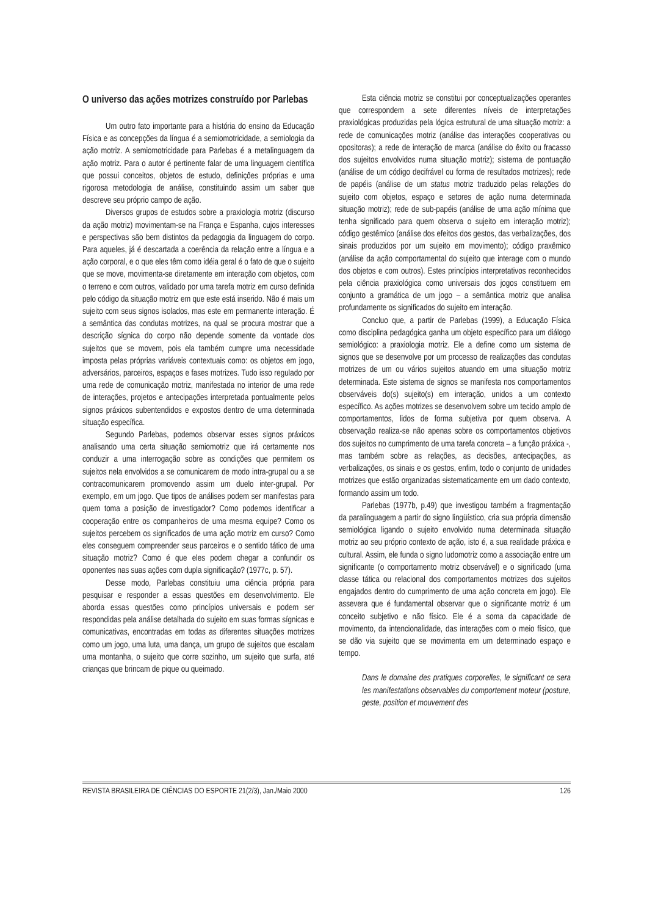O universo das ações motrizes construído por Parlebas
Um outro fato importante para a história do ensino da Educação Física e as concepções da língua é a semiomotricidade, a semiologia da ação motriz. A semiomotricidade para Parlebas é a metalinguagem da ação motriz. Para o autor é pertinente falar de uma linguagem científica que possui conceitos, objetos de estudo, definições próprias e uma rigorosa metodologia de análise, constituindo assim um saber que descreve seu próprio campo de ação.
Diversos grupos de estudos sobre a praxiologia motriz (discurso da ação motriz) movimentam-se na França e Espanha, cujos interesses e perspectivas são bem distintos da pedagogia da linguagem do corpo. Para aqueles, já é descartada a coerência da relação entre a língua e a ação corporal, e o que eles têm como idéia geral é o fato de que o sujeito que se move, movimenta-se diretamente em interação com objetos, com o terreno e com outros, validado por uma tarefa motriz em curso definida pelo código da situação motriz em que este está inserido. Não é mais um sujeito com seus signos isolados, mas este em permanente interação. É a semântica das condutas motrizes, na qual se procura mostrar que a descrição sígnica do corpo não depende somente da vontade dos sujeitos que se movem, pois ela também cumpre uma necessidade imposta pelas próprias variáveis contextuais como: os objetos em jogo, adversários, parceiros, espaços e fases motrizes. Tudo isso regulado por uma rede de comunicação motriz, manifestada no interior de uma rede de interações, projetos e antecipações interpretada pontualmente pelos signos práxicos subentendidos e expostos dentro de uma determinada situação específica.
Segundo Parlebas, podemos observar esses signos práxicos analisando uma certa situação semiomotriz que irá certamente nos conduzir a uma interrogação sobre as condições que permitem os sujeitos nela envolvidos a se comunicarem de modo intra-grupal ou a se contracomunicarem promovendo assim um duelo inter-grupal. Por exemplo, em um jogo. Que tipos de análises podem ser manifestas para quem toma a posição de investigador? Como podemos identificar a cooperação entre os companheiros de uma mesma equipe? Como os sujeitos percebem os significados de uma ação motriz em curso? Como eles conseguem compreender seus parceiros e o sentido tático de uma situação motriz? Como é que eles podem chegar a confundir os oponentes nas suas ações com dupla significação? (1977c, p. 57).
Desse modo, Parlebas constituiu uma ciência própria para pesquisar e responder a essas questões em desenvolvimento. Ele aborda essas questões como princípios universais e podem ser respondidas pela análise detalhada do sujeito em suas formas sígnicas e comunicativas, encontradas em todas as diferentes situações motrizes como um jogo, uma luta, uma dança, um grupo de sujeitos que escalam uma montanha, o sujeito que corre sozinho, um sujeito que surfa, até crianças que brincam de pique ou queimado.
Esta ciência motriz se constitui por conceptualizações operantes que correspondem a sete diferentes níveis de interpretações praxiológicas produzidas pela lógica estrutural de uma situação motriz: a rede de comunicações motriz (análise das interações cooperativas ou opositoras); a rede de interação de marca (análise do êxito ou fracasso dos sujeitos envolvidos numa situação motriz); sistema de pontuação (análise de um código decifrável ou forma de resultados motrizes); rede de papéis (análise de um status motriz traduzido pelas relações do sujeito com objetos, espaço e setores de ação numa determinada situação motriz); rede de sub-papéis (análise de uma ação mínima que tenha significado para quem observa o sujeito em interação motriz); código gestêmico (análise dos efeitos dos gestos, das verbalizações, dos sinais produzidos por um sujeito em movimento); código praxêmico (análise da ação comportamental do sujeito que interage com o mundo dos objetos e com outros). Estes princípios interpretativos reconhecidos pela ciência praxiológica como universais dos jogos constituem em conjunto a gramática de um jogo – a semântica motriz que analisa profundamente os significados do sujeito em interação.
Concluo que, a partir de Parlebas (1999), a Educação Física como disciplina pedagógica ganha um objeto específico para um diálogo semiológico: a praxiologia motriz. Ele a define como um sistema de signos que se desenvolve por um processo de realizações das condutas motrizes de um ou vários sujeitos atuando em uma situação motriz determinada. Este sistema de signos se manifesta nos comportamentos observáveis do(s) sujeito(s) em interação, unidos a um contexto específico. As ações motrizes se desenvolvem sobre um tecido amplo de comportamentos, lidos de forma subjetiva por quem observa. A observação realiza-se não apenas sobre os comportamentos objetivos dos sujeitos no cumprimento de uma tarefa concreta – a função práxica -, mas também sobre as relações, as decisões, antecipações, as verbalizações, os sinais e os gestos, enfim, todo o conjunto de unidades motrizes que estão organizadas sistematicamente em um dado contexto, formando assim um todo.
Parlebas (1977b, p.49) que investigou também a fragmentação da paralinguagem a partir do signo lingüístico, cria sua própria dimensão semiológica ligando o sujeito envolvido numa determinada situação motriz ao seu próprio contexto de ação, isto é, a sua realidade práxica e cultural. Assim, ele funda o signo ludomotriz como a associação entre um significante (o comportamento motriz observável) e o significado (uma classe tática ou relacional dos comportamentos motrizes dos sujeitos engajados dentro do cumprimento de uma ação concreta em jogo). Ele assevera que é fundamental observar que o significante motriz é um conceito subjetivo e não físico. Ele é a soma da capacidade de movimento, da intencionalidade, das interações com o meio físico, que se dão via sujeito que se movimenta em um determinado espaço e tempo.
Dans le domaine des pratiques corporelles, le significant ce sera les manifestations observables du comportement moteur (posture, geste, position et mouvement des
REVISTA BRASILEIRA DE CIÊNCIAS DO ESPORTE 21(2/3), Jan./Maio 2000 126